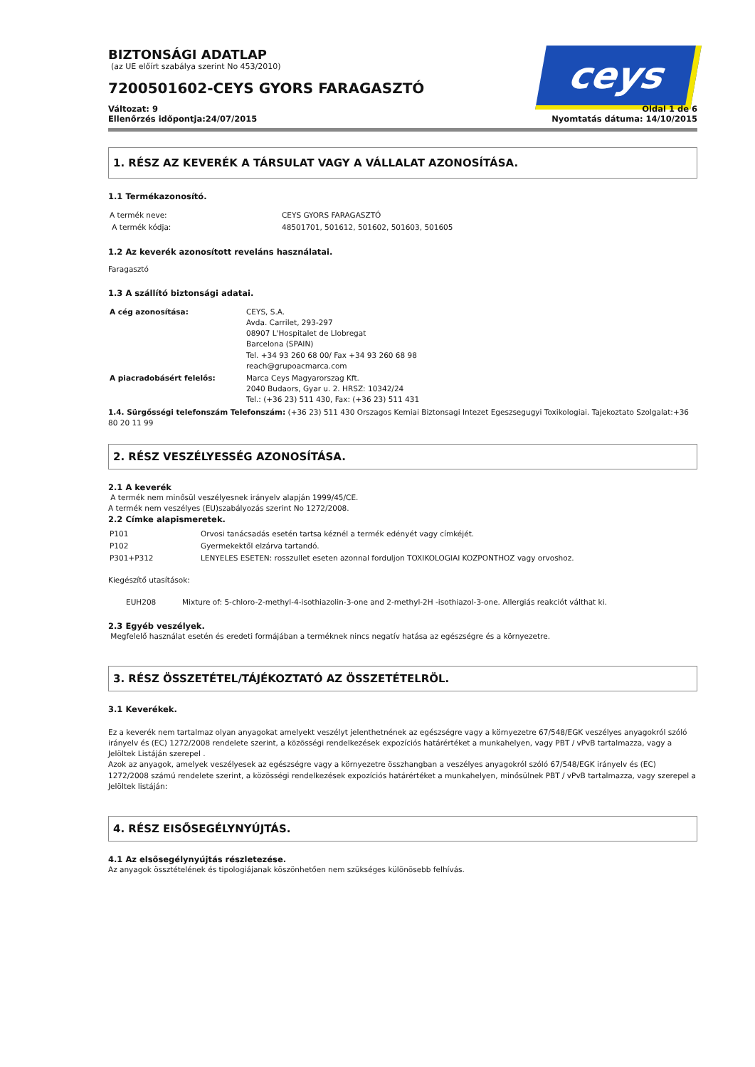ceys
BIZTONSÁGI ADATLAP
(az UE előírt szabálya szerint No 453/2010)
7200501602-CEYS GYORS FARAGASZTÓ
Változat: 9
Ellenőrzés időpontja:24/07/2015
Oldal 1 de 6
Nyomtatás dátuma: 14/10/2015
1. RÉSZ AZ KEVERÉK A TÁRSULAT VAGY A VÁLLALAT AZONOSÍTÁSA.
1.1 Termékazonosító.
| A termék neve: | CEYS GYORS FARAGASZTÓ |
| A termék kódja: | 48501701, 501612, 501602, 501603, 501605 |
1.2 Az keverék azonosított reveláns használatai.
Faragasztó
1.3 A szállító biztonsági adatai.
| A cég azonosítása: | CEYS, S.A. Avda. Carrilet, 293-297 08907 L'Hospitalet de Llobregat Barcelona (SPAIN) Tel. +34 93 260 68 00/ Fax +34 93 260 68 98 reach@grupoacmarca.com |
| A piacradobásért felelős: | Marca Ceys Magyarorszag Kft. 2040 Budaors, Gyar u. 2. HRSZ: 10342/24 Tel.: (+36 23) 511 430, Fax: (+36 23) 511 431 |
1.4. Sürgősségi telefonszám Telefonszám: (+36 23) 511 430 Orszagos Kemiai Biztonsagi Intezet Egeszsegugyi Toxikologiai. Tajekoztato Szolgalat:+36 80 20 11 99
2. RÉSZ VESZÉLYESSÉG AZONOSÍTÁSA.
2.1 A keverék
A termék nem minősül veszélyesnek irányelv alapján 1999/45/CE.
A termék nem veszélyes (EU)szabályozás szerint No 1272/2008.
2.2 Címke alapismeretek.
| P101 | Orvosi tanácsadás esetén tartsa kéznél a termék edényét vagy címkéjét. |
| P102 | Gyermekektől elzárva tartandó. |
| P301+P312 | LENYELES ESETEN: rosszullet eseten azonnal forduljon TOXIKOLOGIAI KOZPONTHOZ vagy orvoshoz. |
Kiegészítő utasítások:
EUH208 Mixture of: 5-chloro-2-methyl-4-isothiazolin-3-one and 2-methyl-2H -isothiazol-3-one. Allergiás reakciót válthat ki.
2.3 Egyéb veszélyek.
Megfelelő használat esetén és eredeti formájában a terméknek nincs negatív hatása az egészségre és a környezetre.
3. RÉSZ ÖSSZETÉTEL/TÁJÉKOZTATÓ AZ ÖSSZETÉTELRÖL.
3.1 Keverékek.
Ez a keverék nem tartalmaz olyan anyagokat amelyekt veszélyt jelenthetnének az egészségre vagy a környezetre 67/548/EGK veszélyes anyagokról szóló irányelv és (EC) 1272/2008 rendelete szerint, a közösségi rendelkezések expozíciós határértéket a munkahelyen, vagy PBT / vPvB tartalmazza, vagy a Jelöltek Listáján szerepel .
Azok az anyagok, amelyek veszélyesek az egészségre vagy a környezetre összhangban a veszélyes anyagokról szóló 67/548/EGK irányelv és (EC) 1272/2008 számú rendelete szerint, a közösségi rendelkezések expozíciós határértéket a munkahelyen, minősülnek PBT / vPvB tartalmazza, vagy szerepel a Jelöltek listáján:
4. RÉSZ EISŐSEGÉLYNYÚJTÁS.
4.1 Az elsősegélynyújtás részletezése.
Az anyagok össztételének és tipologiájanak köszönhetően nem szükséges különösebb felhívás.